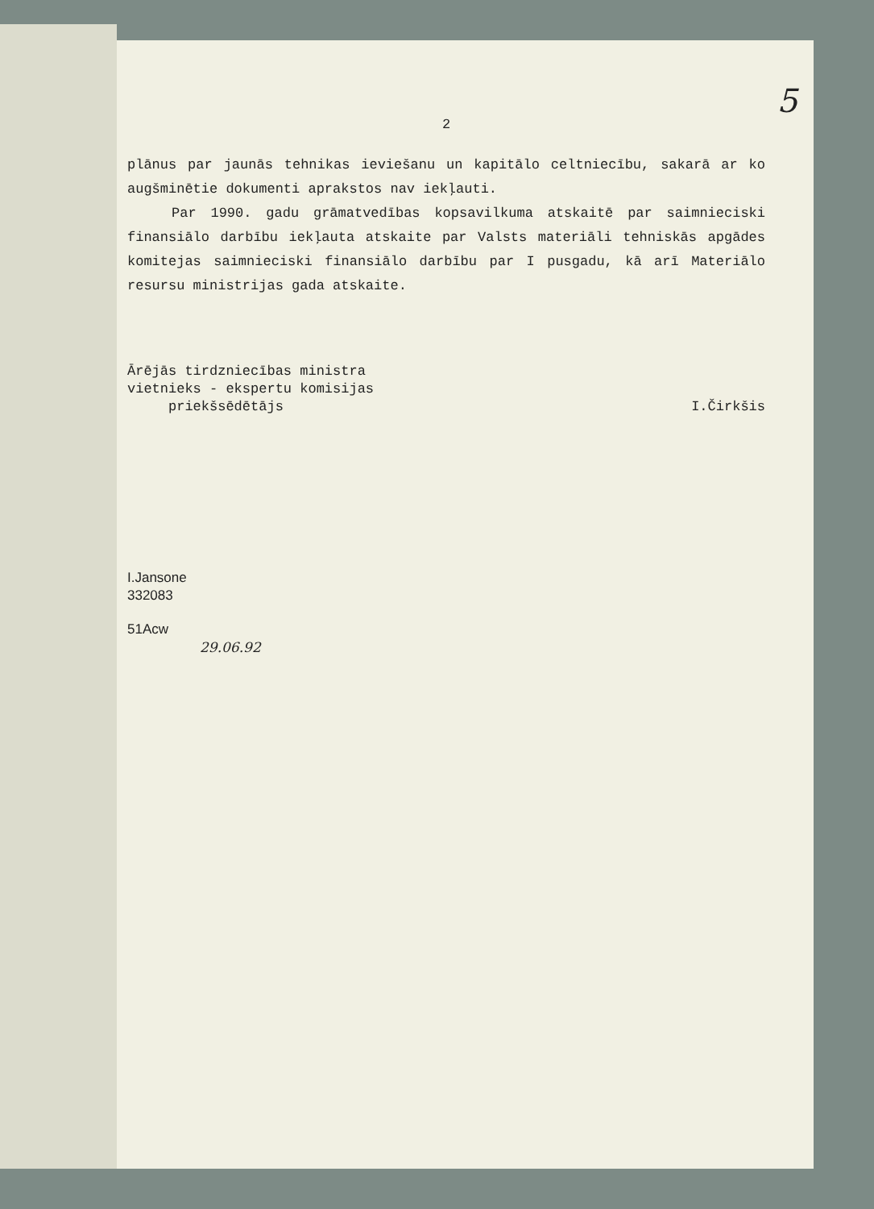5
2
plānus par jaunās tehnikas ieviešanu un kapitālo celtniecību, sakarā ar ko augšminētie dokumenti aprakstos nav iekļauti.
Par 1990. gadu grāmatvedības kopsavilkuma atskaitē par saimnieciski finansiālo darbību iekļauta atskaite par Valsts materiāli tehniskās apgādes komitejas saimnieciski finansiālo darbību par I pusgadu, kā arī Materiālo resursu ministrijas gada atskaite.
Ārējās tirdzniecības ministra
vietnieks - ekspertu komisijas
priekšsēdētājs I.Čirkšis
I.Jansone
332083
51Acw
29.06.92